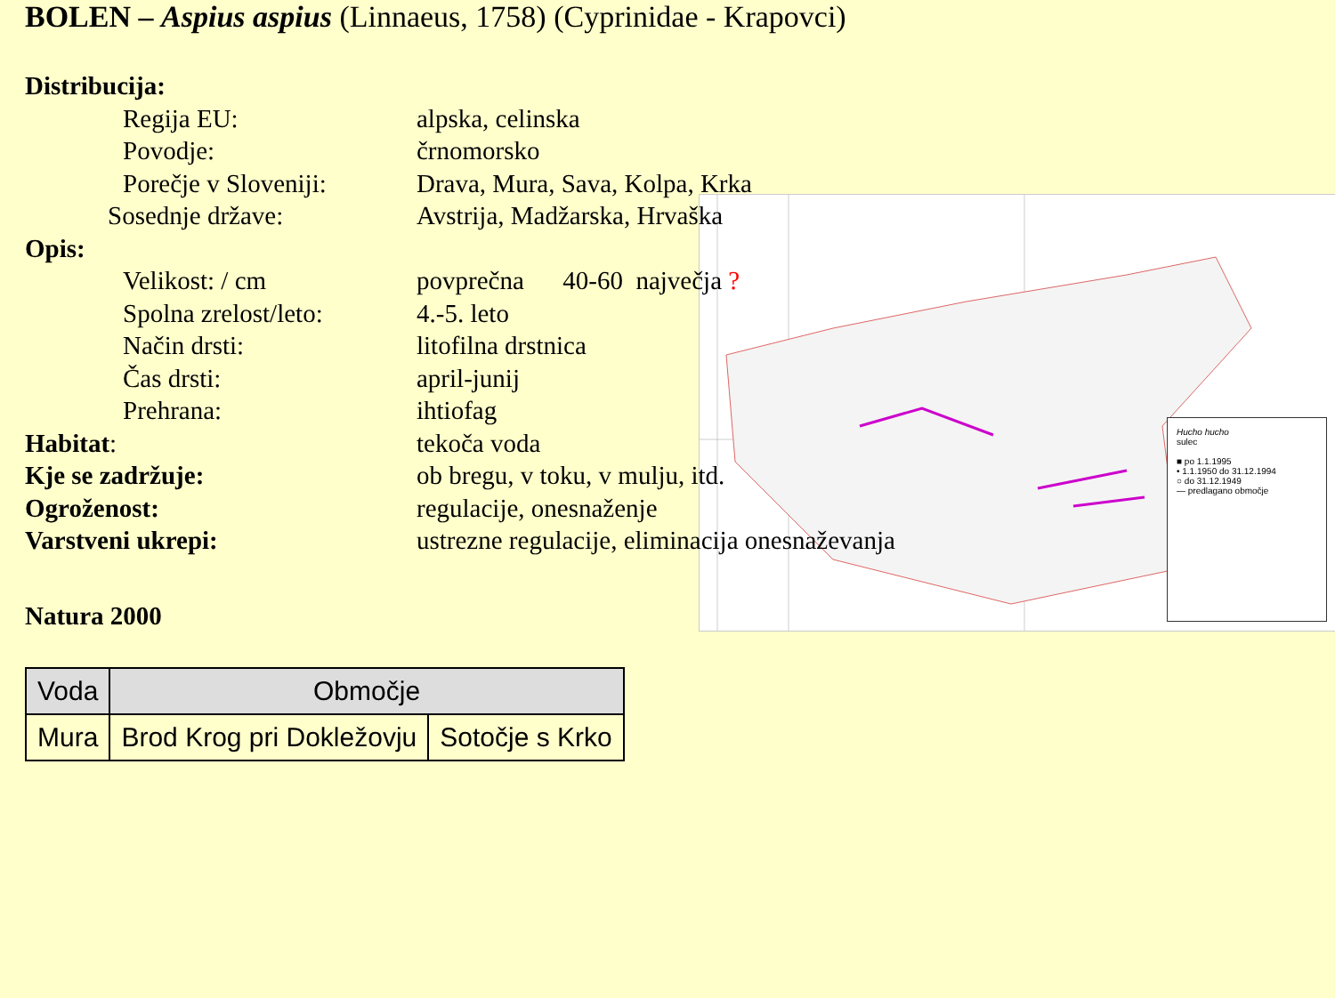BOLEN – Aspius aspius (Linnaeus, 1758) (Cyprinidae - Krapovci)
Hucho hucho
sulec
■ po 1.1.1995
• 1.1.1950 do 31.12.1994
○ do 31.12.1949
— predlagano območje
Distribucija:
Regija EU: alpska, celinska
Povodje: črnomorsko
Porečje v Sloveniji: Drava, Mura, Sava, Kolpa, Krka
Sosednje države: Avstrija, Madžarska, Hrvaška
Opis:
Velikost: / cm povprečna 40-60 največja ?
Spolna zrelost/leto: 4.-5. leto
Način drsti: litofilna drstnica
Čas drsti: april-junij
Prehrana: ihtiofag
Habitat: tekoča voda
Kje se zadržuje: ob bregu, v toku, v mulju, itd.
Ogroženost: regulacije, onesnaženje
Varstveni ukrepi: ustrezne regulacije, eliminacija onesnaževanja
Natura 2000
| Voda | Območje | |
| --- | --- | --- |
| Mura | Brod Krog pri Dokležovju | Sotočje s Krko |